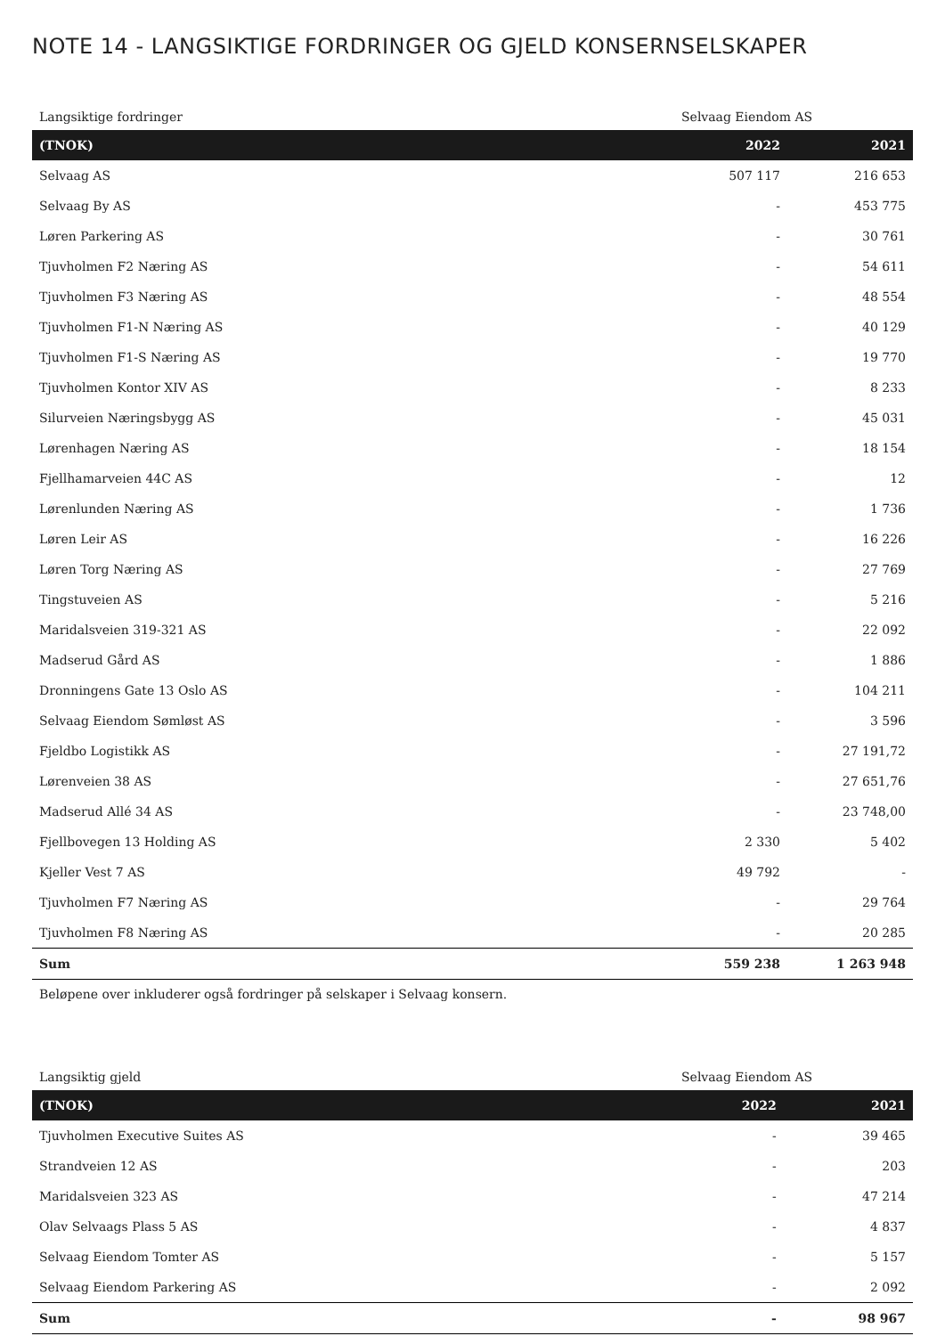NOTE 14 - LANGSIKTIGE FORDRINGER OG GJELD KONSERNSELSKAPER
| Langsiktige fordringer | Selvaag Eiendom AS | |
| (TNOK) | 2022 | 2021 |
| Selvaag AS | 507 117 | 216 653 |
| Selvaag By AS | - | 453 775 |
| Løren Parkering AS | - | 30 761 |
| Tjuvholmen F2 Næring AS | - | 54 611 |
| Tjuvholmen F3 Næring AS | - | 48 554 |
| Tjuvholmen F1-N Næring AS | - | 40 129 |
| Tjuvholmen F1-S Næring AS | - | 19 770 |
| Tjuvholmen Kontor XIV AS | - | 8 233 |
| Silurveien Næringsbygg AS | - | 45 031 |
| Lørenhagen Næring AS | - | 18 154 |
| Fjellhamarveien 44C AS | - | 12 |
| Lørenlunden Næring AS | - | 1 736 |
| Løren Leir AS | - | 16 226 |
| Løren Torg Næring AS | - | 27 769 |
| Tingstuveien AS | - | 5 216 |
| Maridalsveien 319-321 AS | - | 22 092 |
| Madserud Gård AS | - | 1 886 |
| Dronningens Gate 13 Oslo AS | - | 104 211 |
| Selvaag Eiendom Sømløst AS | - | 3 596 |
| Fjeldbo Logistikk AS | - | 27 191,72 |
| Lørenveien 38 AS | - | 27 651,76 |
| Madserud Allé 34 AS | - | 23 748,00 |
| Fjellbovegen 13 Holding AS | 2 330 | 5 402 |
| Kjeller Vest 7 AS | 49 792 | - |
| Tjuvholmen F7 Næring AS | - | 29 764 |
| Tjuvholmen F8 Næring AS | - | 20 285 |
| Sum | 559 238 | 1 263 948 |
Beløpene over inkluderer også fordringer på selskaper i Selvaag konsern.
| Langsiktig gjeld | Selvaag Eiendom AS | |
| (TNOK) | 2022 | 2021 |
| Tjuvholmen Executive Suites AS | - | 39 465 |
| Strandveien 12 AS | - | 203 |
| Maridalsveien 323 AS | - | 47 214 |
| Olav Selvaags Plass 5 AS | - | 4 837 |
| Selvaag Eiendom Tomter AS | - | 5 157 |
| Selvaag Eiendom Parkering AS | - | 2 092 |
| Sum | - | 98 967 |